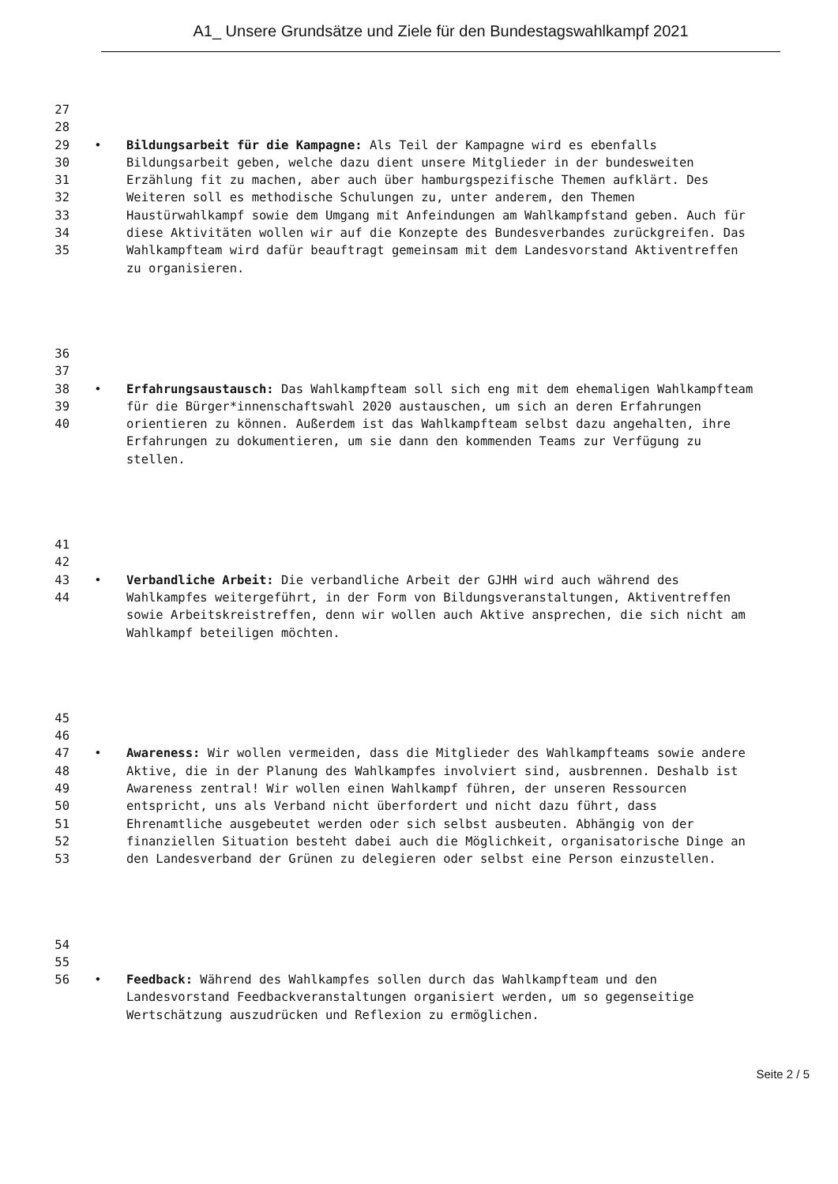A1_ Unsere Grundsätze und Ziele für den Bundestagswahlkampf 2021
27
28
29
30
31
32
33
34
35
•
Bildungsarbeit für die Kampagne: Als Teil der Kampagne wird es ebenfalls Bildungsarbeit geben, welche dazu dient unsere Mitglieder in der bundesweiten Erzählung fit zu machen, aber auch über hamburgspezifische Themen aufklärt. Des Weiteren soll es methodische Schulungen zu, unter anderem, den Themen Haustürwahlkampf sowie dem Umgang mit Anfeindungen am Wahlkampfstand geben. Auch für diese Aktivitäten wollen wir auf die Konzepte des Bundesverbandes zurückgreifen. Das Wahlkampfteam wird dafür beauftragt gemeinsam mit dem Landesvorstand Aktiventreffen zu organisieren.
36
37
38
39
40
•
Erfahrungsaustausch: Das Wahlkampfteam soll sich eng mit dem ehemaligen Wahlkampfteam für die Bürger*innenschaftswahl 2020 austauschen, um sich an deren Erfahrungen orientieren zu können. Außerdem ist das Wahlkampfteam selbst dazu angehalten, ihre Erfahrungen zu dokumentieren, um sie dann den kommenden Teams zur Verfügung zu stellen.
41
42
43
44
•
Verbandliche Arbeit: Die verbandliche Arbeit der GJHH wird auch während des Wahlkampfes weitergeführt, in der Form von Bildungsveranstaltungen, Aktiventreffen sowie Arbeitskreistreffen, denn wir wollen auch Aktive ansprechen, die sich nicht am Wahlkampf beteiligen möchten.
45
46
47
48
49
50
51
52
53
•
Awareness: Wir wollen vermeiden, dass die Mitglieder des Wahlkampfteams sowie andere Aktive, die in der Planung des Wahlkampfes involviert sind, ausbrennen. Deshalb ist Awareness zentral! Wir wollen einen Wahlkampf führen, der unseren Ressourcen entspricht, uns als Verband nicht überfordert und nicht dazu führt, dass Ehrenamtliche ausgebeutet werden oder sich selbst ausbeuten. Abhängig von der finanziellen Situation besteht dabei auch die Möglichkeit, organisatorische Dinge an den Landesverband der Grünen zu delegieren oder selbst eine Person einzustellen.
54
55
56
•
Feedback: Während des Wahlkampfes sollen durch das Wahlkampfteam und den Landesvorstand Feedbackveranstaltungen organisiert werden, um so gegenseitige Wertschätzung auszudrücken und Reflexion zu ermöglichen.
Seite 2 / 5